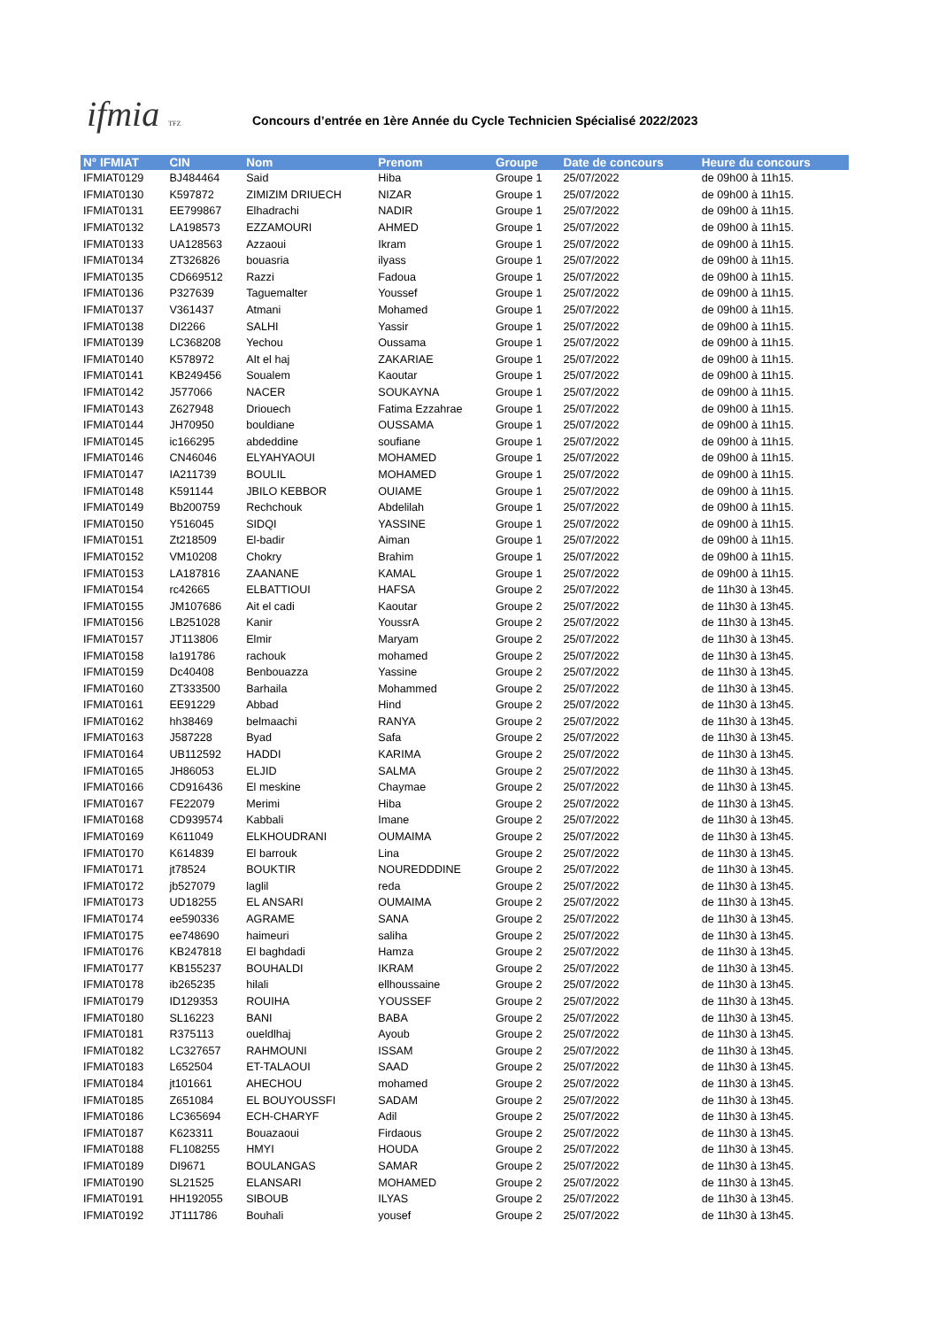ifmia TFZ
Concours d’entrée en 1ère Année du Cycle Technicien Spécialisé 2022/2023
| N° IFMIAT | CIN | Nom | Prenom | Groupe | Date de concours | Heure du concours |
| --- | --- | --- | --- | --- | --- | --- |
| IFMIAT0129 | BJ484464 | Said | Hiba | Groupe 1 | 25/07/2022 | de 09h00 à 11h15. |
| IFMIAT0130 | K597872 | ZIMIZIM DRIUECH | NIZAR | Groupe 1 | 25/07/2022 | de 09h00 à 11h15. |
| IFMIAT0131 | EE799867 | Elhadrachi | NADIR | Groupe 1 | 25/07/2022 | de 09h00 à 11h15. |
| IFMIAT0132 | LA198573 | EZZAMOURI | AHMED | Groupe 1 | 25/07/2022 | de 09h00 à 11h15. |
| IFMIAT0133 | UA128563 | Azzaoui | Ikram | Groupe 1 | 25/07/2022 | de 09h00 à 11h15. |
| IFMIAT0134 | ZT326826 | bouasria | ilyass | Groupe 1 | 25/07/2022 | de 09h00 à 11h15. |
| IFMIAT0135 | CD669512 | Razzi | Fadoua | Groupe 1 | 25/07/2022 | de 09h00 à 11h15. |
| IFMIAT0136 | P327639 | Taguemalter | Youssef | Groupe 1 | 25/07/2022 | de 09h00 à 11h15. |
| IFMIAT0137 | V361437 | Atmani | Mohamed | Groupe 1 | 25/07/2022 | de 09h00 à 11h15. |
| IFMIAT0138 | DI2266 | SALHI | Yassir | Groupe 1 | 25/07/2022 | de 09h00 à 11h15. |
| IFMIAT0139 | LC368208 | Yechou | Oussama | Groupe 1 | 25/07/2022 | de 09h00 à 11h15. |
| IFMIAT0140 | K578972 | AIt el haj | ZAKARIAE | Groupe 1 | 25/07/2022 | de 09h00 à 11h15. |
| IFMIAT0141 | KB249456 | Soualem | Kaoutar | Groupe 1 | 25/07/2022 | de 09h00 à 11h15. |
| IFMIAT0142 | J577066 | NACER | SOUKAYNA | Groupe 1 | 25/07/2022 | de 09h00 à 11h15. |
| IFMIAT0143 | Z627948 | Driouech | Fatima Ezzahrae | Groupe 1 | 25/07/2022 | de 09h00 à 11h15. |
| IFMIAT0144 | JH70950 | bouldiane | OUSSAMA | Groupe 1 | 25/07/2022 | de 09h00 à 11h15. |
| IFMIAT0145 | ic166295 | abdeddine | soufiane | Groupe 1 | 25/07/2022 | de 09h00 à 11h15. |
| IFMIAT0146 | CN46046 | ELYAHYAOUI | MOHAMED | Groupe 1 | 25/07/2022 | de 09h00 à 11h15. |
| IFMIAT0147 | IA211739 | BOULIL | MOHAMED | Groupe 1 | 25/07/2022 | de 09h00 à 11h15. |
| IFMIAT0148 | K591144 | JBILO KEBBOR | OUIAME | Groupe 1 | 25/07/2022 | de 09h00 à 11h15. |
| IFMIAT0149 | Bb200759 | Rechchouk | Abdelilah | Groupe 1 | 25/07/2022 | de 09h00 à 11h15. |
| IFMIAT0150 | Y516045 | SIDQI | YASSINE | Groupe 1 | 25/07/2022 | de 09h00 à 11h15. |
| IFMIAT0151 | Zt218509 | El-badir | Aiman | Groupe 1 | 25/07/2022 | de 09h00 à 11h15. |
| IFMIAT0152 | VM10208 | Chokry | Brahim | Groupe 1 | 25/07/2022 | de 09h00 à 11h15. |
| IFMIAT0153 | LA187816 | ZAANANE | KAMAL | Groupe 1 | 25/07/2022 | de 09h00 à 11h15. |
| IFMIAT0154 | rc42665 | ELBATTIOUI | HAFSA | Groupe 2 | 25/07/2022 | de 11h30 à 13h45. |
| IFMIAT0155 | JM107686 | Ait el cadi | Kaoutar | Groupe 2 | 25/07/2022 | de 11h30 à 13h45. |
| IFMIAT0156 | LB251028 | Kanir | YoussrA | Groupe 2 | 25/07/2022 | de 11h30 à 13h45. |
| IFMIAT0157 | JT113806 | Elmir | Maryam | Groupe 2 | 25/07/2022 | de 11h30 à 13h45. |
| IFMIAT0158 | la191786 | rachouk | mohamed | Groupe 2 | 25/07/2022 | de 11h30 à 13h45. |
| IFMIAT0159 | Dc40408 | Benbouazza | Yassine | Groupe 2 | 25/07/2022 | de 11h30 à 13h45. |
| IFMIAT0160 | ZT333500 | Barhaila | Mohammed | Groupe 2 | 25/07/2022 | de 11h30 à 13h45. |
| IFMIAT0161 | EE91229 | Abbad | Hind | Groupe 2 | 25/07/2022 | de 11h30 à 13h45. |
| IFMIAT0162 | hh38469 | belmaachi | RANYA | Groupe 2 | 25/07/2022 | de 11h30 à 13h45. |
| IFMIAT0163 | J587228 | Byad | Safa | Groupe 2 | 25/07/2022 | de 11h30 à 13h45. |
| IFMIAT0164 | UB112592 | HADDI | KARIMA | Groupe 2 | 25/07/2022 | de 11h30 à 13h45. |
| IFMIAT0165 | JH86053 | ELJID | SALMA | Groupe 2 | 25/07/2022 | de 11h30 à 13h45. |
| IFMIAT0166 | CD916436 | El meskine | Chaymae | Groupe 2 | 25/07/2022 | de 11h30 à 13h45. |
| IFMIAT0167 | FE22079 | Merimi | Hiba | Groupe 2 | 25/07/2022 | de 11h30 à 13h45. |
| IFMIAT0168 | CD939574 | Kabbali | Imane | Groupe 2 | 25/07/2022 | de 11h30 à 13h45. |
| IFMIAT0169 | K611049 | ELKHOUDRANI | OUMAIMA | Groupe 2 | 25/07/2022 | de 11h30 à 13h45. |
| IFMIAT0170 | K614839 | El barrouk | Lina | Groupe 2 | 25/07/2022 | de 11h30 à 13h45. |
| IFMIAT0171 | jt78524 | BOUKTIR | NOUREDDDINE | Groupe 2 | 25/07/2022 | de 11h30 à 13h45. |
| IFMIAT0172 | jb527079 | laglil | reda | Groupe 2 | 25/07/2022 | de 11h30 à 13h45. |
| IFMIAT0173 | UD18255 | EL ANSARI | OUMAIMA | Groupe 2 | 25/07/2022 | de 11h30 à 13h45. |
| IFMIAT0174 | ee590336 | AGRAME | SANA | Groupe 2 | 25/07/2022 | de 11h30 à 13h45. |
| IFMIAT0175 | ee748690 | haimeuri | saliha | Groupe 2 | 25/07/2022 | de 11h30 à 13h45. |
| IFMIAT0176 | KB247818 | El baghdadi | Hamza | Groupe 2 | 25/07/2022 | de 11h30 à 13h45. |
| IFMIAT0177 | KB155237 | BOUHALDI | IKRAM | Groupe 2 | 25/07/2022 | de 11h30 à 13h45. |
| IFMIAT0178 | ib265235 | hilali | ellhoussaine | Groupe 2 | 25/07/2022 | de 11h30 à 13h45. |
| IFMIAT0179 | ID129353 | ROUIHA | YOUSSEF | Groupe 2 | 25/07/2022 | de 11h30 à 13h45. |
| IFMIAT0180 | SL16223 | BANI | BABA | Groupe 2 | 25/07/2022 | de 11h30 à 13h45. |
| IFMIAT0181 | R375113 | oueldlhaj | Ayoub | Groupe 2 | 25/07/2022 | de 11h30 à 13h45. |
| IFMIAT0182 | LC327657 | RAHMOUNI | ISSAM | Groupe 2 | 25/07/2022 | de 11h30 à 13h45. |
| IFMIAT0183 | L652504 | ET-TALAOUI | SAAD | Groupe 2 | 25/07/2022 | de 11h30 à 13h45. |
| IFMIAT0184 | jt101661 | AHECHOU | mohamed | Groupe 2 | 25/07/2022 | de 11h30 à 13h45. |
| IFMIAT0185 | Z651084 | EL BOUYOUSSFI | SADAM | Groupe 2 | 25/07/2022 | de 11h30 à 13h45. |
| IFMIAT0186 | LC365694 | ECH-CHARYF | Adil | Groupe 2 | 25/07/2022 | de 11h30 à 13h45. |
| IFMIAT0187 | K623311 | Bouazaoui | Firdaous | Groupe 2 | 25/07/2022 | de 11h30 à 13h45. |
| IFMIAT0188 | FL108255 | HMYI | HOUDA | Groupe 2 | 25/07/2022 | de 11h30 à 13h45. |
| IFMIAT0189 | DI9671 | BOULANGAS | SAMAR | Groupe 2 | 25/07/2022 | de 11h30 à 13h45. |
| IFMIAT0190 | SL21525 | ELANSARI | MOHAMED | Groupe 2 | 25/07/2022 | de 11h30 à 13h45. |
| IFMIAT0191 | HH192055 | SIBOUB | ILYAS | Groupe 2 | 25/07/2022 | de 11h30 à 13h45. |
| IFMIAT0192 | JT111786 | Bouhali | yousef | Groupe 2 | 25/07/2022 | de 11h30 à 13h45. |